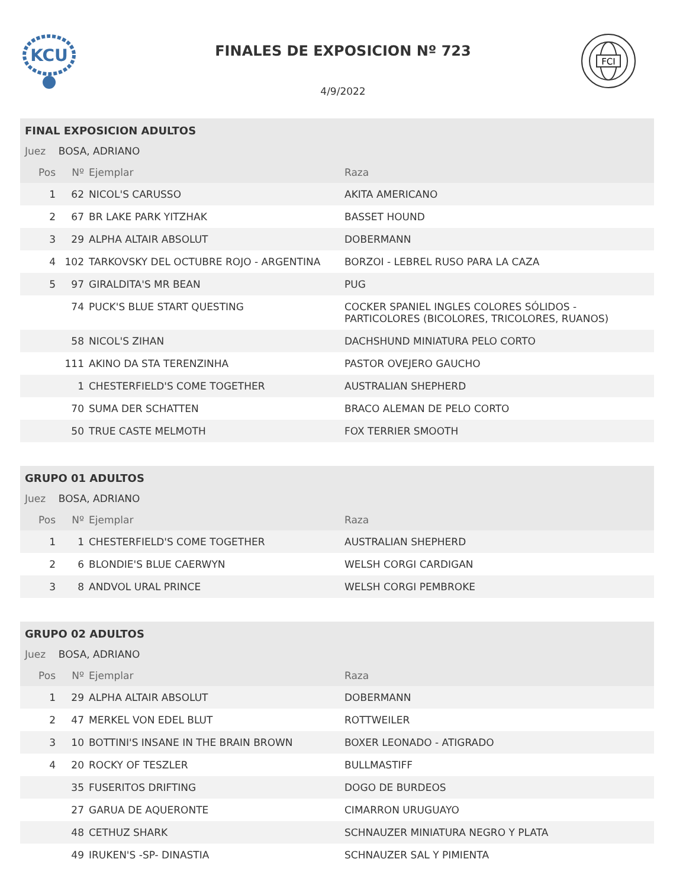KCU
FINALES DE EXPOSICION Nº 723
FCI
4/9/2022
| FINAL EXPOSICION ADULTOS | | | |
| Juez BOSA, ADRIANO | | | |
| Pos | Nº | Ejemplar | Raza |
| 1 | 62 | NICOL'S CARUSSO | AKITA AMERICANO |
| 2 | 67 | BR LAKE PARK YITZHAK | BASSET HOUND |
| 3 | 29 | ALPHA ALTAIR ABSOLUT | DOBERMANN |
| 4 | 102 | TARKOVSKY DEL OCTUBRE ROJO - ARGENTINA | BORZOI - LEBREL RUSO PARA LA CAZA |
| 5 | 97 | GIRALDITA'S MR BEAN | PUG |
| | 74 | PUCK'S BLUE START QUESTING | COCKER SPANIEL INGLES COLORES SÓLIDOS - PARTICOLORES (BICOLORES, TRICOLORES, RUANOS) |
| | 58 | NICOL'S ZIHAN | DACHSHUND MINIATURA PELO CORTO |
| | 111 | AKINO DA STA TERENZINHA | PASTOR OVEJERO GAUCHO |
| | 1 | CHESTERFIELD'S COME TOGETHER | AUSTRALIAN SHEPHERD |
| | 70 | SUMA DER SCHATTEN | BRACO ALEMAN DE PELO CORTO |
| | 50 | TRUE CASTE MELMOTH | FOX TERRIER SMOOTH |
| GRUPO 01 ADULTOS | | | |
| Juez BOSA, ADRIANO | | | |
| Pos | Nº | Ejemplar | Raza |
| 1 | 1 | CHESTERFIELD'S COME TOGETHER | AUSTRALIAN SHEPHERD |
| 2 | 6 | BLONDIE'S BLUE CAERWYN | WELSH CORGI CARDIGAN |
| 3 | 8 | ANDVOL URAL PRINCE | WELSH CORGI PEMBROKE |
| GRUPO 02 ADULTOS | | | |
| Juez BOSA, ADRIANO | | | |
| Pos | Nº | Ejemplar | Raza |
| 1 | 29 | ALPHA ALTAIR ABSOLUT | DOBERMANN |
| 2 | 47 | MERKEL VON EDEL BLUT | ROTTWEILER |
| 3 | 10 | BOTTINI'S INSANE IN THE BRAIN BROWN | BOXER LEONADO - ATIGRADO |
| 4 | 20 | ROCKY OF TESZLER | BULLMASTIFF |
| | 35 | FUSERITOS DRIFTING | DOGO DE BURDEOS |
| | 27 | GARUA DE AQUERONTE | CIMARRON URUGUAYO |
| | 48 | CETHUZ SHARK | SCHNAUZER MINIATURA NEGRO Y PLATA |
| | 49 | IRUKEN'S -SP- DINASTIA | SCHNAUZER SAL Y PIMIENTA |